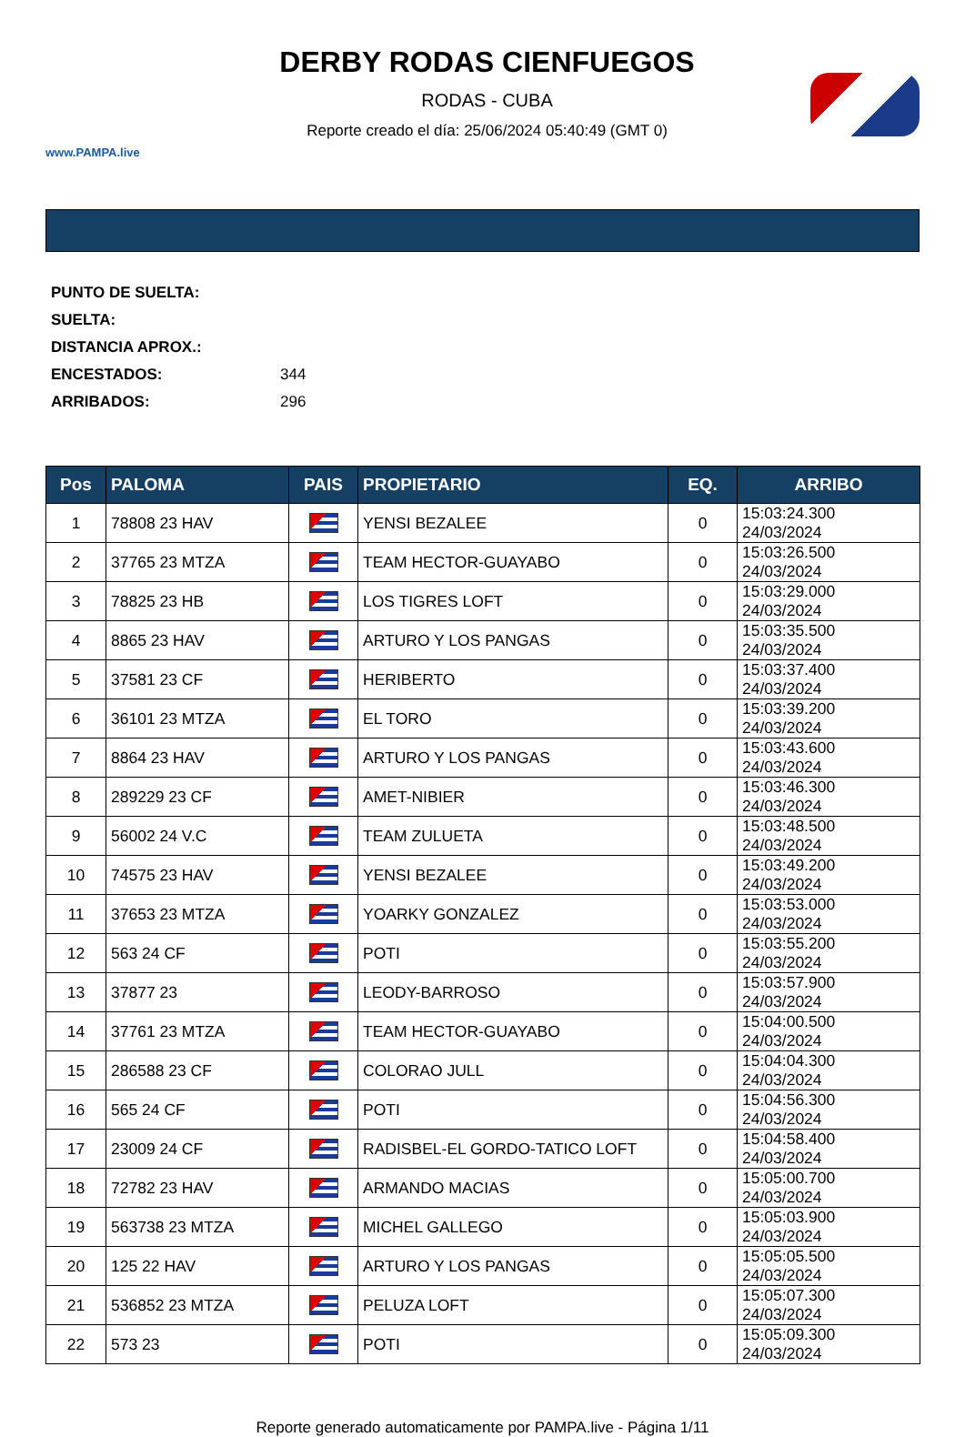www.PAMPA.live
DERBY RODAS CIENFUEGOS
RODAS - CUBA
Reporte creado el día: 25/06/2024 05:40:49 (GMT 0)
PUNTO DE SUELTA:
SUELTA:
DISTANCIA APROX.:
ENCESTADOS: 344
ARRIBADOS: 296
| Pos | PALOMA | PAIS | PROPIETARIO | EQ. | ARRIBO |
| --- | --- | --- | --- | --- | --- |
| 1 | 78808 23 HAV | | YENSI BEZALEE | 0 | 15:03:24.300 24/03/2024 |
| 2 | 37765 23 MTZA | | TEAM HECTOR-GUAYABO | 0 | 15:03:26.500 24/03/2024 |
| 3 | 78825 23 HB | | LOS TIGRES LOFT | 0 | 15:03:29.000 24/03/2024 |
| 4 | 8865 23 HAV | | ARTURO Y LOS PANGAS | 0 | 15:03:35.500 24/03/2024 |
| 5 | 37581 23 CF | | HERIBERTO | 0 | 15:03:37.400 24/03/2024 |
| 6 | 36101 23 MTZA | | EL TORO | 0 | 15:03:39.200 24/03/2024 |
| 7 | 8864 23 HAV | | ARTURO Y LOS PANGAS | 0 | 15:03:43.600 24/03/2024 |
| 8 | 289229 23 CF | | AMET-NIBIER | 0 | 15:03:46.300 24/03/2024 |
| 9 | 56002 24 V.C | | TEAM ZULUETA | 0 | 15:03:48.500 24/03/2024 |
| 10 | 74575 23 HAV | | YENSI BEZALEE | 0 | 15:03:49.200 24/03/2024 |
| 11 | 37653 23 MTZA | | YOARKY GONZALEZ | 0 | 15:03:53.000 24/03/2024 |
| 12 | 563 24 CF | | POTI | 0 | 15:03:55.200 24/03/2024 |
| 13 | 37877 23 | | LEODY-BARROSO | 0 | 15:03:57.900 24/03/2024 |
| 14 | 37761 23 MTZA | | TEAM HECTOR-GUAYABO | 0 | 15:04:00.500 24/03/2024 |
| 15 | 286588 23 CF | | COLORAO JULL | 0 | 15:04:04.300 24/03/2024 |
| 16 | 565 24 CF | | POTI | 0 | 15:04:56.300 24/03/2024 |
| 17 | 23009 24 CF | | RADISBEL-EL GORDO-TATICO LOFT | 0 | 15:04:58.400 24/03/2024 |
| 18 | 72782 23 HAV | | ARMANDO MACIAS | 0 | 15:05:00.700 24/03/2024 |
| 19 | 563738 23 MTZA | | MICHEL GALLEGO | 0 | 15:05:03.900 24/03/2024 |
| 20 | 125 22 HAV | | ARTURO Y LOS PANGAS | 0 | 15:05:05.500 24/03/2024 |
| 21 | 536852 23 MTZA | | PELUZA LOFT | 0 | 15:05:07.300 24/03/2024 |
| 22 | 573 23 | | POTI | 0 | 15:05:09.300 24/03/2024 |
Reporte generado automaticamente por PAMPA.live - Página 1/11